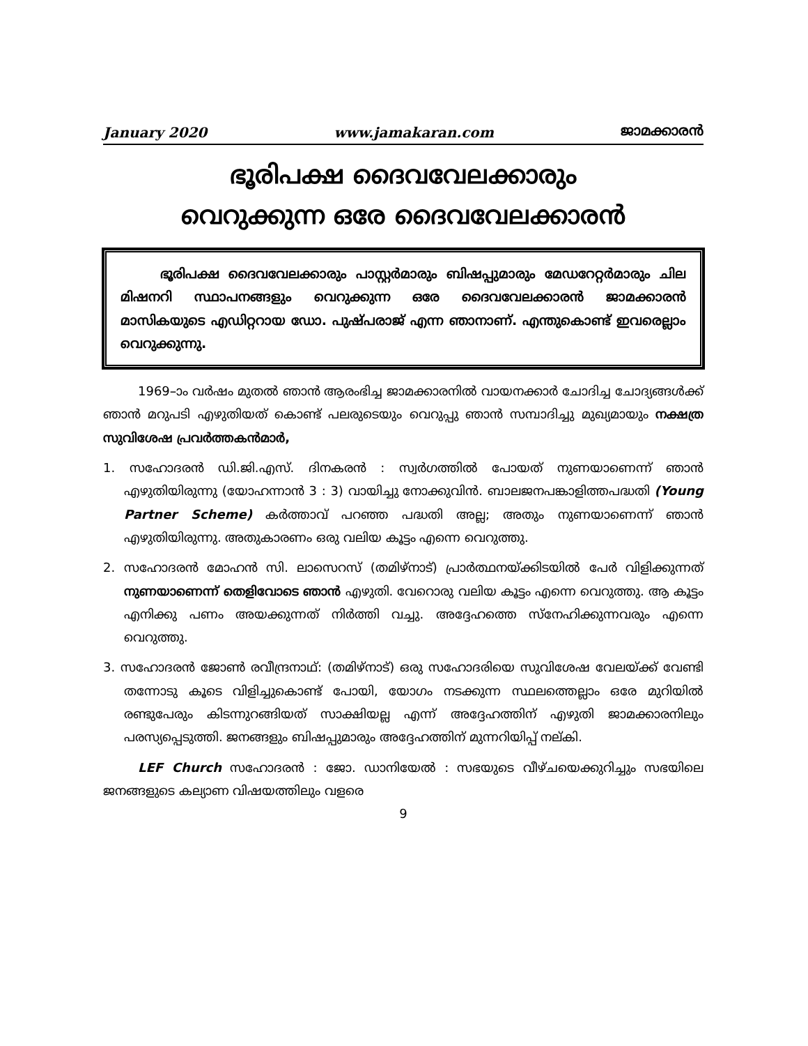January 2020 www.jamakaran.com ജാമക്കാരൻ
ഭൂരിപക്ഷ ദൈവവേലക്കാരും
വെറുക്കുന്ന ഒരേ ദൈവവേലക്കാരൻ
   ഭൂരിപക്ഷ ദൈവവേലക്കാരും പാസ്റ്റർമാരും ബിഷപ്പുമാരും മേഡറേറ്റർമാരും ചില മിഷനറി സ്ഥാപനങ്ങളും വെറുക്കുന്ന ഒരേ ദൈവവേലക്കാരൻ ജാമക്കാരൻ മാസികയുടെ എഡിറ്ററായ ഡോ. പുഷ്പരാജ് എന്ന ഞാനാണ്. എന്തുകൊണ്ട് ഇവരെല്ലാം വെറുക്കുന്നു.
1969–ാം വർഷം മുതൽ ഞാൻ ആരംഭിച്ച ജാമക്കാരനിൽ വായനക്കാർ ചോദിച്ച ചോദ്യങ്ങൾക്ക് ഞാൻ മറുപടി എഴുതിയത് കൊണ്ട് പലരുടെയും വെറുപ്പു ഞാൻ സമ്പാദിച്ചു മുഖ്യമായും നക്ഷത്ര സുവിശേഷ പ്രവർത്തകൻമാർ,
1. സഹോദരൻ ഡി.ജി.എസ്. ദിനകരൻ : സ്വർഗത്തിൽ പോയത് നുണയാണെന്ന് ഞാൻ എഴുതിയിരുന്നു (യോഹന്നാൻ 3 : 3) വായിച്ചു നോക്കുവിൻ. ബാലജനപങ്കാളിത്തപദ്ധതി (Young Partner Scheme) കർത്താവ് പറഞ്ഞ പദ്ധതി അല്ല; അതും നുണയാണെന്ന് ഞാൻ എഴുതിയിരുന്നു. അതുകാരണം ഒരു വലിയ കൂട്ടം എന്നെ വെറുത്തു.
2. സഹോദരൻ മോഹൻ സി. ലാസെറസ് (തമിഴ്നാട്) പ്രാർത്ഥനയ്ക്കിടയിൽ പേർ വിളിക്കുന്നത് നുണയാണെന്ന് തെളിവോടെ ഞാൻ എഴുതി. വേറൊരു വലിയ കൂട്ടം എന്നെ വെറുത്തു. ആ കൂട്ടം എനിക്കു പണം അയക്കുന്നത് നിർത്തി വച്ചു. അദ്ദേഹത്തെ സ്നേഹിക്കുന്നവരും എന്നെ വെറുത്തു.
3. സഹോദരൻ ജോൺ രവീന്ദ്രനാഥ്: (തമിഴ്നാട്) ഒരു സഹോദരിയെ സുവിശേഷ വേലയ്ക്ക് വേണ്ടി തന്നോടു കൂടെ വിളിച്ചുകൊണ്ട് പോയി, യോഗം നടക്കുന്ന സ്ഥലത്തെല്ലാം ഒരേ മുറിയിൽ രണ്ടുപേരും കിടന്നുറങ്ങിയത് സാക്ഷിയല്ല എന്ന് അദ്ദേഹത്തിന് എഴുതി ജാമക്കാരനിലും പരസ്യപ്പെടുത്തി. ജനങ്ങളും ബിഷപ്പുമാരും അദ്ദേഹത്തിന് മുന്നറിയിപ്പ് നല്കി.
LEF Church സഹോദരൻ : ജോ. ഡാനിയേൽ : സഭയുടെ വീഴ്ചയെക്കുറിച്ചും സഭയിലെ ജനങ്ങളുടെ കല്യാണ വിഷയത്തിലും വളരെ
9